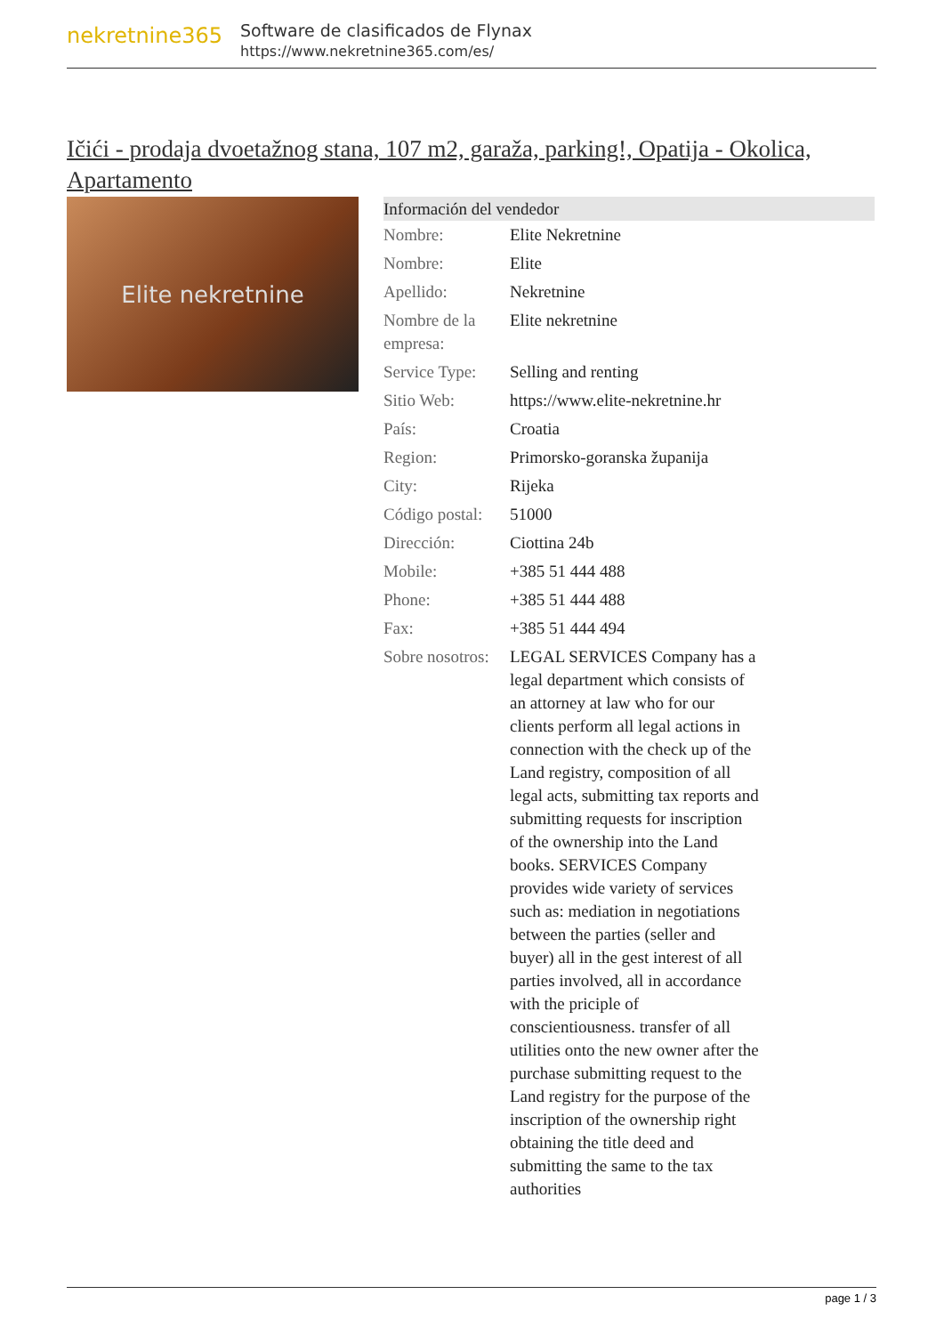nekretnine365
Software de clasificados de Flynax
https://www.nekretnine365.com/es/
Ičići - prodaja dvoetažnog stana, 107 m2, garaža, parking!, Opatija - Okolica, Apartamento
Elite nekretnine
| Información del vendedor | |
| --- | --- |
| Nombre: | Elite Nekretnine |
| Nombre: | Elite |
| Apellido: | Nekretnine |
| Nombre de la empresa: | Elite nekretnine |
| Service Type: | Selling and renting |
| Sitio Web: | https://www.elite-nekretnine.hr |
| País: | Croatia |
| Region: | Primorsko-goranska županija |
| City: | Rijeka |
| Código postal: | 51000 |
| Dirección: | Ciottina 24b |
| Mobile: | +385 51 444 488 |
| Phone: | +385 51 444 488 |
| Fax: | +385 51 444 494 |
| Sobre nosotros: | LEGAL SERVICES Company has a legal department which consists of an attorney at law who for our clients perform all legal actions in connection with the check up of the Land registry, composition of all legal acts, submitting tax reports and submitting requests for inscription of the ownership into the Land books. SERVICES Company provides wide variety of services such as: mediation in negotiations between the parties (seller and buyer) all in the gest interest of all parties involved, all in accordance with the priciple of conscientiousness. transfer of all utilities onto the new owner after the purchase submitting request to the Land registry for the purpose of the inscription of the ownership right obtaining the title deed and submitting the same to the tax authorities |
page 1 / 3